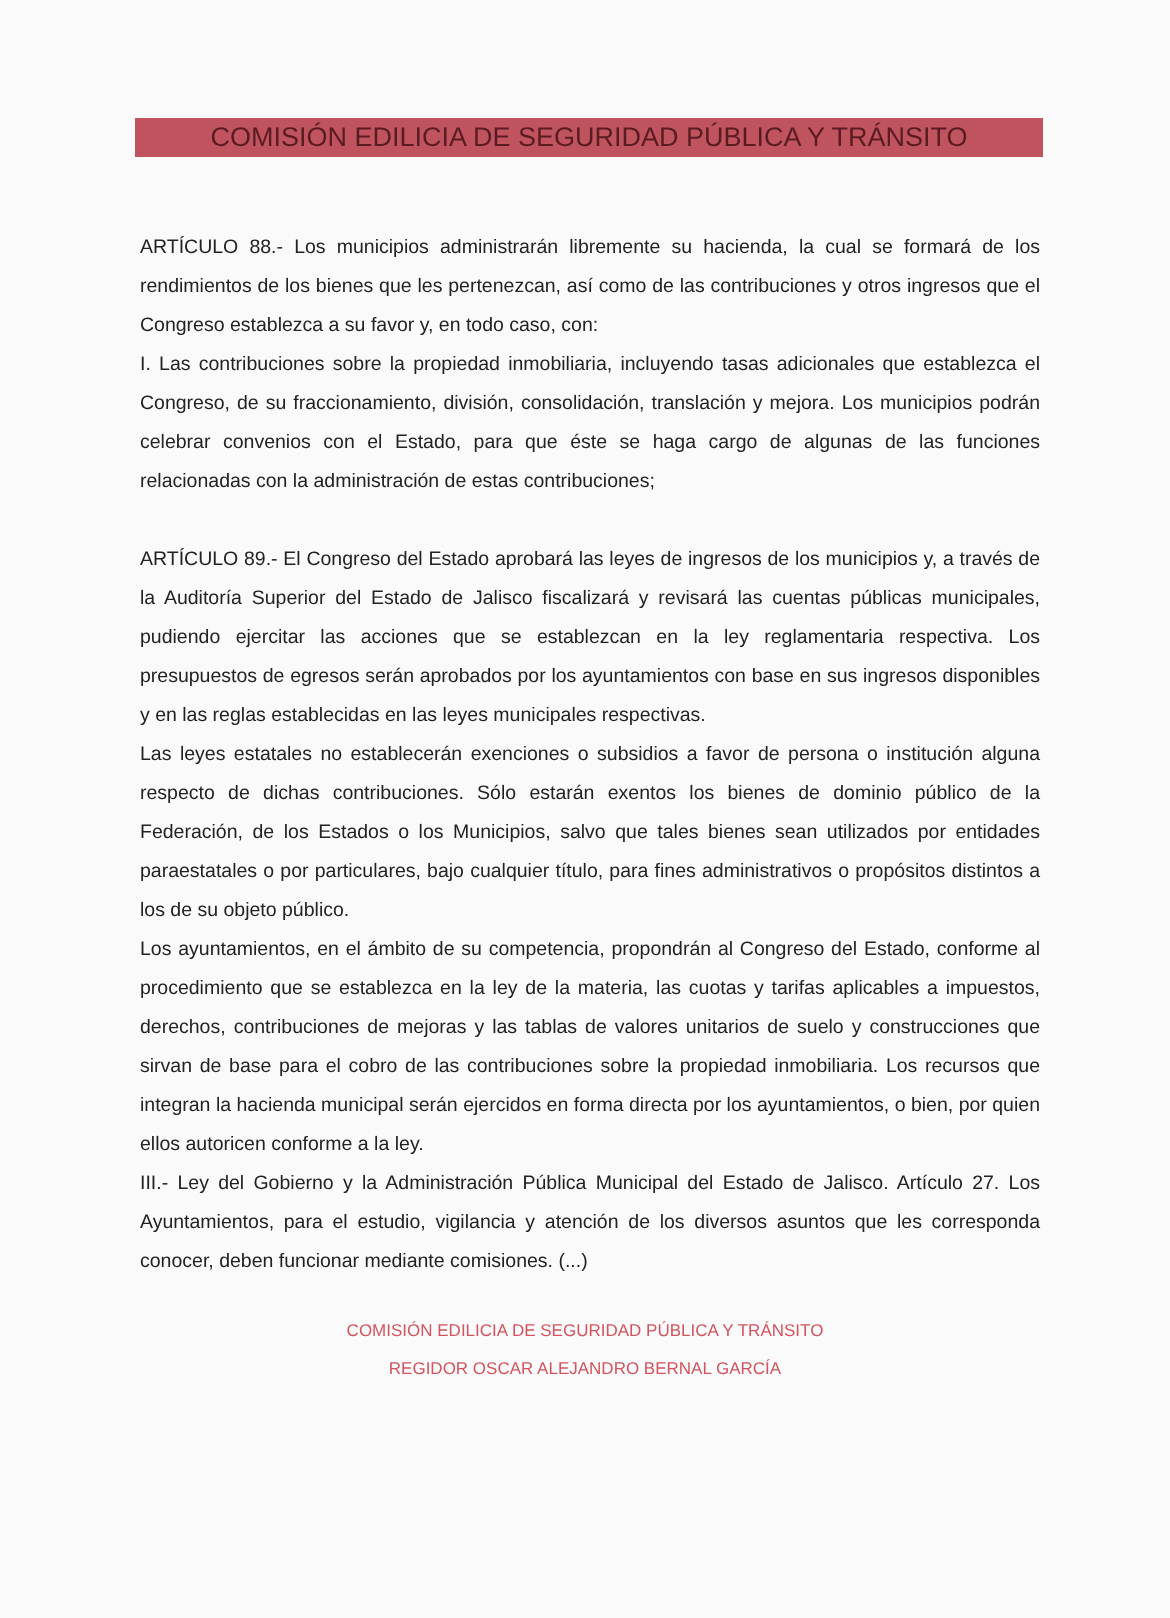COMISIÓN EDILICIA DE SEGURIDAD PÚBLICA Y TRÁNSITO
ARTÍCULO 88.- Los municipios administrarán libremente su hacienda, la cual se formará de los rendimientos de los bienes que les pertenezcan, así como de las contribuciones y otros ingresos que el Congreso establezca a su favor y, en todo caso, con:
I. Las contribuciones sobre la propiedad inmobiliaria, incluyendo tasas adicionales que establezca el Congreso, de su fraccionamiento, división, consolidación, translación y mejora. Los municipios podrán celebrar convenios con el Estado, para que éste se haga cargo de algunas de las funciones relacionadas con la administración de estas contribuciones;
ARTÍCULO 89.- El Congreso del Estado aprobará las leyes de ingresos de los municipios y, a través de la Auditoría Superior del Estado de Jalisco fiscalizará y revisará las cuentas públicas municipales, pudiendo ejercitar las acciones que se establezcan en la ley reglamentaria respectiva. Los presupuestos de egresos serán aprobados por los ayuntamientos con base en sus ingresos disponibles y en las reglas establecidas en las leyes municipales respectivas.
Las leyes estatales no establecerán exenciones o subsidios a favor de persona o institución alguna respecto de dichas contribuciones. Sólo estarán exentos los bienes de dominio público de la Federación, de los Estados o los Municipios, salvo que tales bienes sean utilizados por entidades paraestatales o por particulares, bajo cualquier título, para fines administrativos o propósitos distintos a los de su objeto público.
Los ayuntamientos, en el ámbito de su competencia, propondrán al Congreso del Estado, conforme al procedimiento que se establezca en la ley de la materia, las cuotas y tarifas aplicables a impuestos, derechos, contribuciones de mejoras y las tablas de valores unitarios de suelo y construcciones que sirvan de base para el cobro de las contribuciones sobre la propiedad inmobiliaria. Los recursos que integran la hacienda municipal serán ejercidos en forma directa por los ayuntamientos, o bien, por quien ellos autoricen conforme a la ley.
III.- Ley del Gobierno y la Administración Pública Municipal del Estado de Jalisco. Artículo 27. Los Ayuntamientos, para el estudio, vigilancia y atención de los diversos asuntos que les corresponda conocer, deben funcionar mediante comisiones. (...)
COMISIÓN EDILICIA DE SEGURIDAD PÚBLICA Y TRÁNSITO
REGIDOR OSCAR ALEJANDRO BERNAL GARCÍA